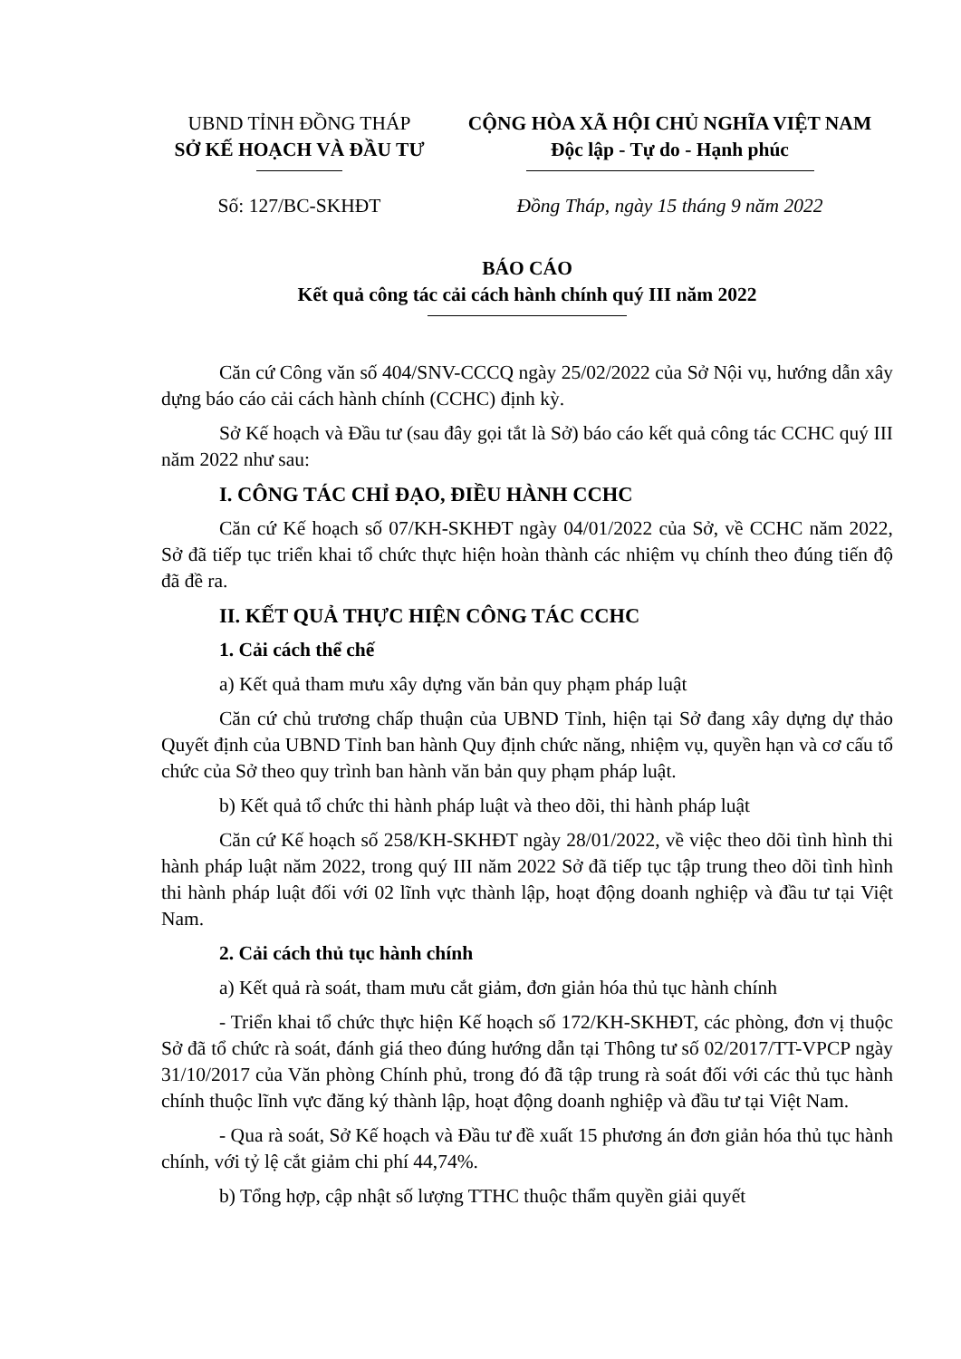UBND TỈNH ĐỒNG THÁP
SỞ KẾ HOẠCH VÀ ĐẦU TƯ
CỘNG HÒA XÃ HỘI CHỦ NGHĨA VIỆT NAM
Độc lập - Tự do - Hạnh phúc
Số: 127/BC-SKHĐT Đồng Tháp, ngày 15 tháng 9 năm 2022
BÁO CÁO
Kết quả công tác cải cách hành chính quý III năm 2022
Căn cứ Công văn số 404/SNV-CCCQ ngày 25/02/2022 của Sở Nội vụ, hướng dẫn xây dựng báo cáo cải cách hành chính (CCHC) định kỳ.
Sở Kế hoạch và Đầu tư (sau đây gọi tắt là Sở) báo cáo kết quả công tác CCHC quý III năm 2022 như sau:
I. CÔNG TÁC CHỈ ĐẠO, ĐIỀU HÀNH CCHC
Căn cứ Kế hoạch số 07/KH-SKHĐT ngày 04/01/2022 của Sở, về CCHC năm 2022, Sở đã tiếp tục triển khai tổ chức thực hiện hoàn thành các nhiệm vụ chính theo đúng tiến độ đã đề ra.
II. KẾT QUẢ THỰC HIỆN CÔNG TÁC CCHC
1. Cải cách thể chế
a) Kết quả tham mưu xây dựng văn bản quy phạm pháp luật
Căn cứ chủ trương chấp thuận của UBND Tỉnh, hiện tại Sở đang xây dựng dự thảo Quyết định của UBND Tỉnh ban hành Quy định chức năng, nhiệm vụ, quyền hạn và cơ cấu tổ chức của Sở theo quy trình ban hành văn bản quy phạm pháp luật.
b) Kết quả tổ chức thi hành pháp luật và theo dõi, thi hành pháp luật
Căn cứ Kế hoạch số 258/KH-SKHĐT ngày 28/01/2022, về việc theo dõi tình hình thi hành pháp luật năm 2022, trong quý III năm 2022 Sở đã tiếp tục tập trung theo dõi tình hình thi hành pháp luật đối với 02 lĩnh vực thành lập, hoạt động doanh nghiệp và đầu tư tại Việt Nam.
2. Cải cách thủ tục hành chính
a) Kết quả rà soát, tham mưu cắt giảm, đơn giản hóa thủ tục hành chính
- Triển khai tổ chức thực hiện Kế hoạch số 172/KH-SKHĐT, các phòng, đơn vị thuộc Sở đã tổ chức rà soát, đánh giá theo đúng hướng dẫn tại Thông tư số 02/2017/TT-VPCP ngày 31/10/2017 của Văn phòng Chính phủ, trong đó đã tập trung rà soát đối với các thủ tục hành chính thuộc lĩnh vực đăng ký thành lập, hoạt động doanh nghiệp và đầu tư tại Việt Nam.
- Qua rà soát, Sở Kế hoạch và Đầu tư đề xuất 15 phương án đơn giản hóa thủ tục hành chính, với tỷ lệ cắt giảm chi phí 44,74%.
b) Tổng hợp, cập nhật số lượng TTHC thuộc thẩm quyền giải quyết